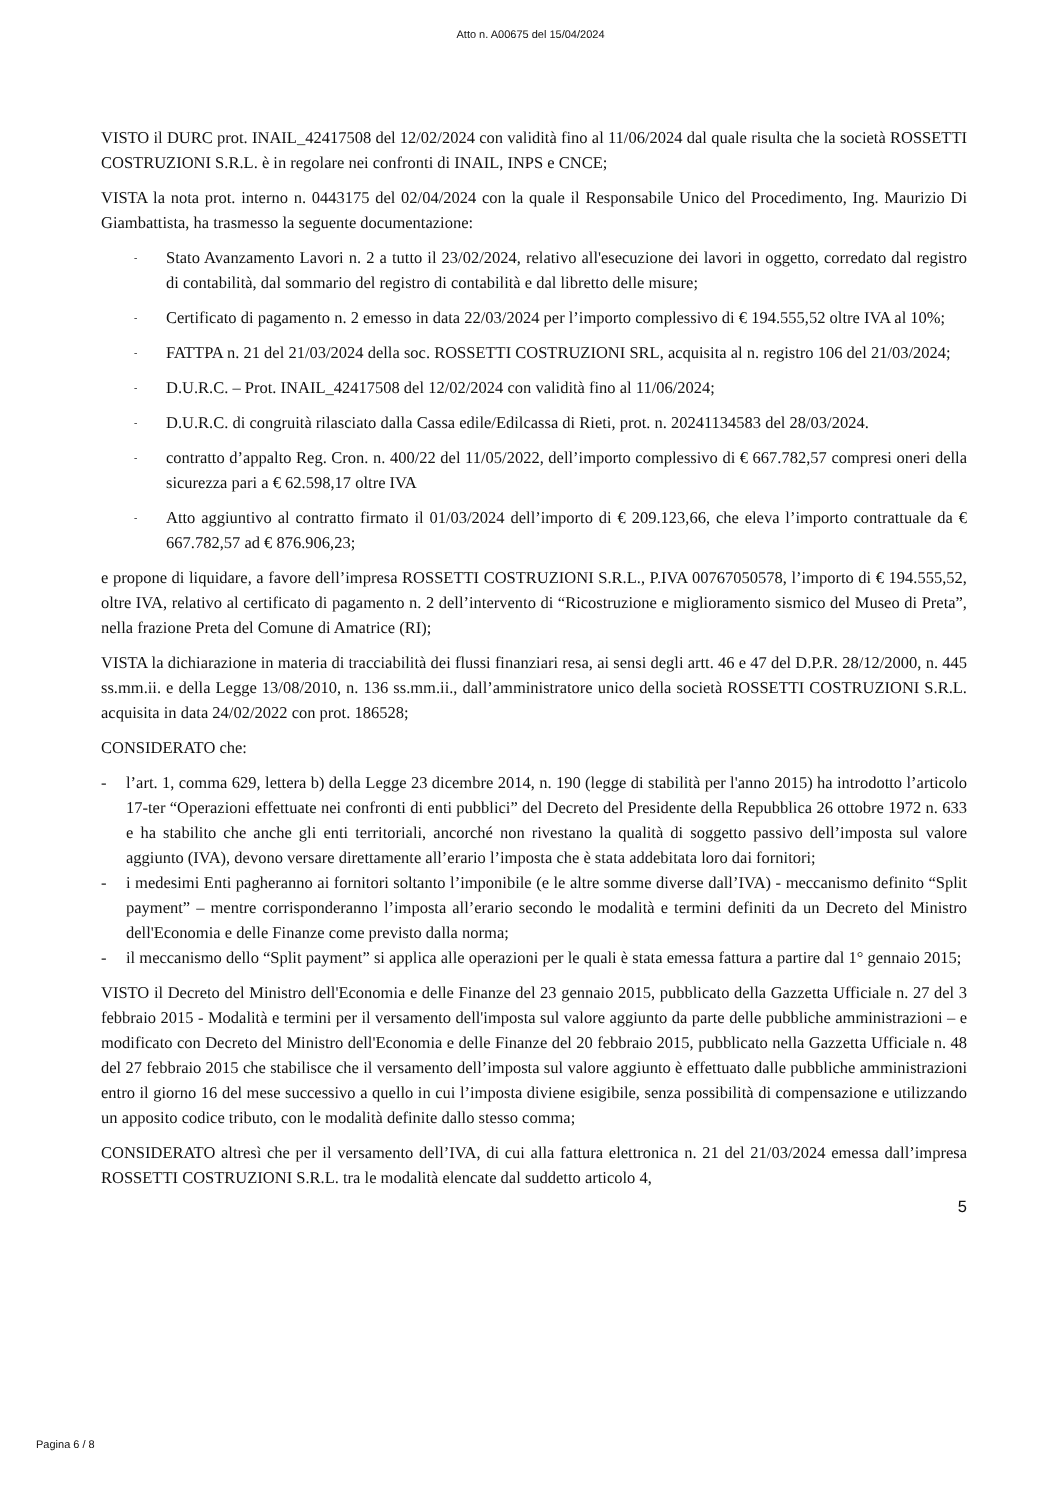Atto n. A00675 del 15/04/2024
VISTO il DURC prot. INAIL_42417508 del 12/02/2024 con validità fino al 11/06/2024 dal quale risulta che la società ROSSETTI COSTRUZIONI S.R.L. è in regolare nei confronti di INAIL, INPS e CNCE;
VISTA la nota prot. interno n. 0443175 del 02/04/2024 con la quale il Responsabile Unico del Procedimento, Ing. Maurizio Di Giambattista, ha trasmesso la seguente documentazione:
- Stato Avanzamento Lavori n. 2 a tutto il 23/02/2024, relativo all'esecuzione dei lavori in oggetto, corredato dal registro di contabilità, dal sommario del registro di contabilità e dal libretto delle misure;
- Certificato di pagamento n. 2 emesso in data 22/03/2024 per l’importo complessivo di € 194.555,52 oltre IVA al 10%;
- FATTPA n. 21 del 21/03/2024 della soc. ROSSETTI COSTRUZIONI SRL, acquisita al n. registro 106 del 21/03/2024;
- D.U.R.C. – Prot. INAIL_42417508 del 12/02/2024 con validità fino al 11/06/2024;
- D.U.R.C. di congruità rilasciato dalla Cassa edile/Edilcassa di Rieti, prot. n. 20241134583 del 28/03/2024.
- contratto d’appalto Reg. Cron. n. 400/22 del 11/05/2022, dell’importo complessivo di € 667.782,57 compresi oneri della sicurezza pari a € 62.598,17 oltre IVA
- Atto aggiuntivo al contratto firmato il 01/03/2024 dell’importo di € 209.123,66, che eleva l’importo contrattuale da € 667.782,57 ad € 876.906,23;
e propone di liquidare, a favore dell’impresa ROSSETTI COSTRUZIONI S.R.L., P.IVA 00767050578, l’importo di € 194.555,52, oltre IVA, relativo al certificato di pagamento n. 2 dell’intervento di “Ricostruzione e miglioramento sismico del Museo di Preta”, nella frazione Preta del Comune di Amatrice (RI);
VISTA la dichiarazione in materia di tracciabilità dei flussi finanziari resa, ai sensi degli artt. 46 e 47 del D.P.R. 28/12/2000, n. 445 ss.mm.ii. e della Legge 13/08/2010, n. 136 ss.mm.ii., dall’amministratore unico della società ROSSETTI COSTRUZIONI S.R.L. acquisita in data 24/02/2022 con prot. 186528;
CONSIDERATO che:
- l’art. 1, comma 629, lettera b) della Legge 23 dicembre 2014, n. 190 (legge di stabilità per l'anno 2015) ha introdotto l’articolo 17-ter “Operazioni effettuate nei confronti di enti pubblici” del Decreto del Presidente della Repubblica 26 ottobre 1972 n. 633 e ha stabilito che anche gli enti territoriali, ancorché non rivestano la qualità di soggetto passivo dell’imposta sul valore aggiunto (IVA), devono versare direttamente all’erario l’imposta che è stata addebitata loro dai fornitori;
- i medesimi Enti pagheranno ai fornitori soltanto l’imponibile (e le altre somme diverse dall’IVA) - meccanismo definito “Split payment” – mentre corrisponderanno l’imposta all’erario secondo le modalità e termini definiti da un Decreto del Ministro dell'Economia e delle Finanze come previsto dalla norma;
- il meccanismo dello “Split payment” si applica alle operazioni per le quali è stata emessa fattura a partire dal 1° gennaio 2015;
VISTO il Decreto del Ministro dell'Economia e delle Finanze del 23 gennaio 2015, pubblicato della Gazzetta Ufficiale n. 27 del 3 febbraio 2015 - Modalità e termini per il versamento dell'imposta sul valore aggiunto da parte delle pubbliche amministrazioni – e modificato con Decreto del Ministro dell'Economia e delle Finanze del 20 febbraio 2015, pubblicato nella Gazzetta Ufficiale n. 48 del 27 febbraio 2015 che stabilisce che il versamento dell’imposta sul valore aggiunto è effettuato dalle pubbliche amministrazioni entro il giorno 16 del mese successivo a quello in cui l’imposta diviene esigibile, senza possibilità di compensazione e utilizzando un apposito codice tributo, con le modalità definite dallo stesso comma;
CONSIDERATO altresì che per il versamento dell’IVA, di cui alla fattura elettronica n. 21 del 21/03/2024 emessa dall’impresa ROSSETTI COSTRUZIONI S.R.L. tra le modalità elencate dal suddetto articolo 4,
5
Pagina 6 / 8